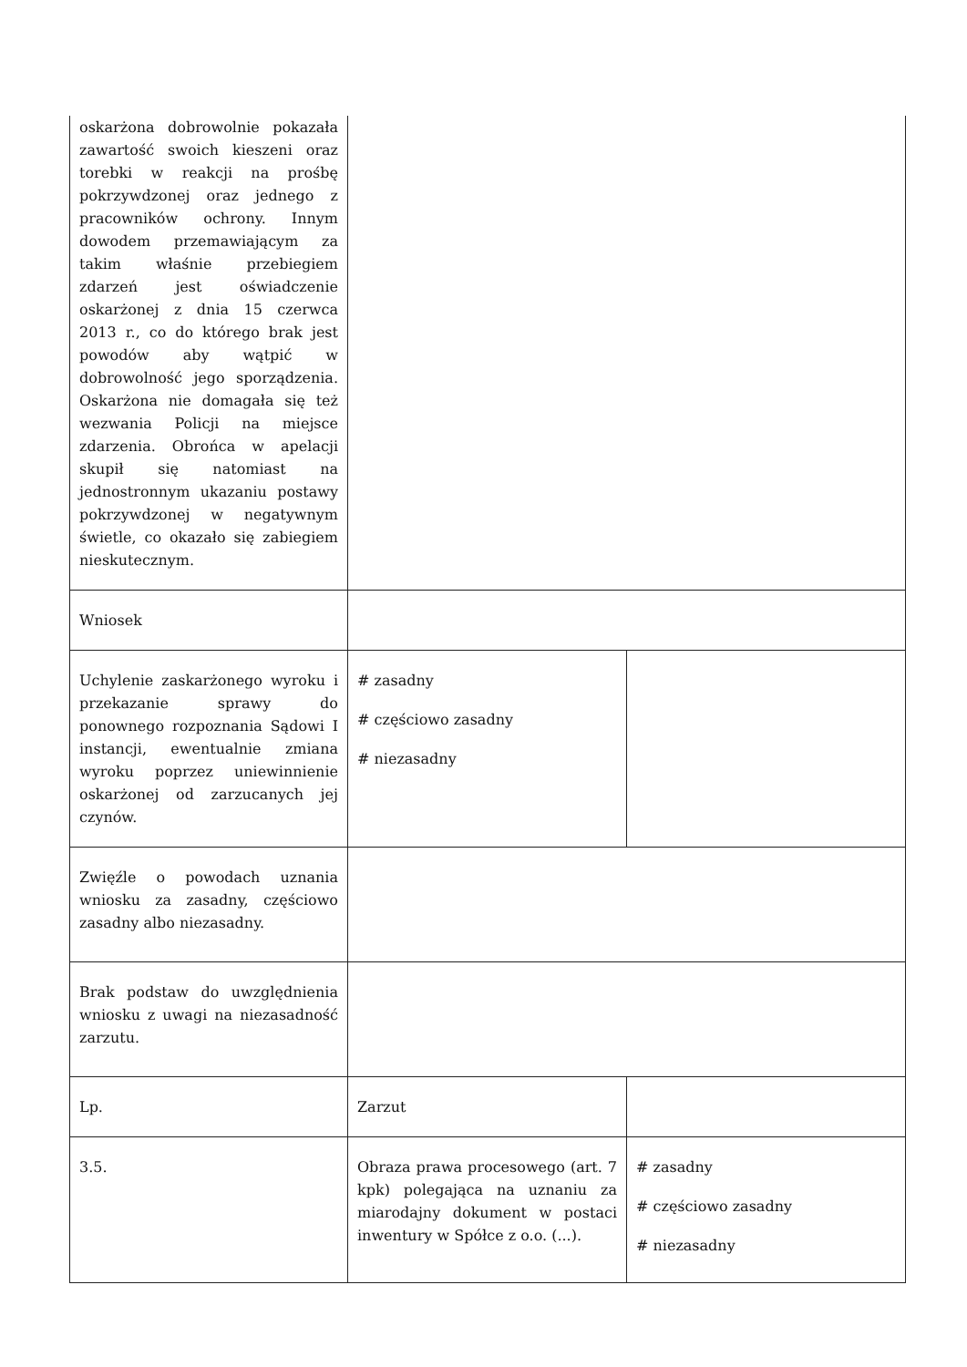| oskarżona dobrowolnie pokazała zawartość swoich kieszeni oraz torebki w reakcji na prośbę pokrzywdzonej oraz jednego z pracowników ochrony. Innym dowodem przemawiającym za takim właśnie przebiegiem zdarzeń jest oświadczenie oskarżonej z dnia 15 czerwca 2013 r., co do którego brak jest powodów aby wątpić w dobrowolność jego sporządzenia. Oskarżona nie domagała się też wezwania Policji na miejsce zdarzenia. Obrońca w apelacji skupił się natomiast na jednostronnym ukazaniu postawy pokrzywdzonej w negatywnym świetle, co okazało się zabiegiem nieskutecznym. | | |
| Wniosek | | |
| Uchylenie zaskarżonego wyroku i przekazanie sprawy do ponownego rozpoznania Sądowi I instancji, ewentualnie zmiana wyroku poprzez uniewinnienie oskarżonej od zarzucanych jej czynów. | # zasadny # częściowo zasadny # niezasadny | |
| Zwięźle o powodach uznania wniosku za zasadny, częściowo zasadny albo niezasadny. | | |
| Brak podstaw do uwzględnienia wniosku z uwagi na niezasadność zarzutu. | | |
| Lp. | Zarzut | |
| 3.5. | Obraza prawa procesowego (art. 7 kpk) polegająca na uznaniu za miarodajny dokument w postaci inwentury w Spółce z o.o. (...). | # zasadny # częściowo zasadny # niezasadny |